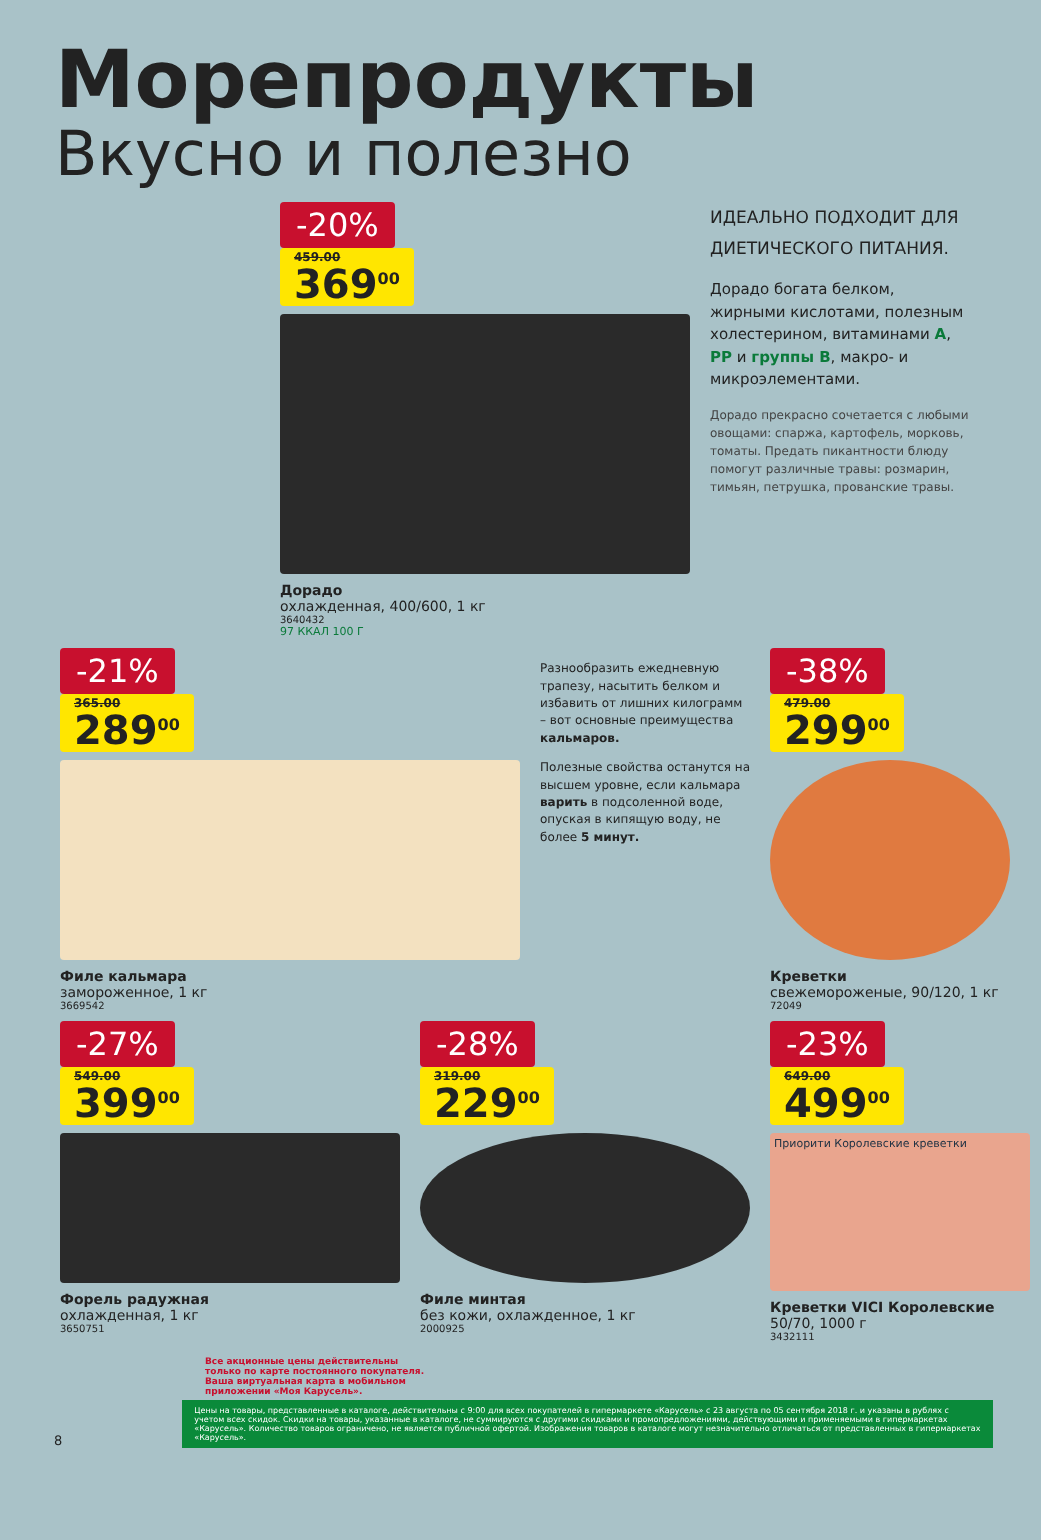Морепродукты
Вкусно и полезно
-20%
459.00
369<sup>00</sup>
Дорадо
охлажденная, 400/600, 1 кг
3640432
97 ККАЛ 100 Г
ИДЕАЛЬНО ПОДХОДИТ ДЛЯ ДИЕТИЧЕСКОГО ПИТАНИЯ.
Дорадо богата белком, жирными кислотами, полезным холестерином, витаминами A, PP и группы B, макро- и микроэлементами.
Дорадо прекрасно сочетается с любыми овощами: спаржа, картофель, морковь, томаты. Предать пикантности блюду помогут различные травы: розмарин, тимьян, петрушка, прованские травы.
-21%
365.00
289<sup>00</sup>
Филе кальмара
замороженное, 1 кг
3669542
Разнообразить ежедневную трапезу, насытить белком и избавить от лишних килограмм – вот основные преимущества кальмаров.
Полезные свойства останутся на высшем уровне, если кальмара варить в подсоленной воде, опуская в кипящую воду, не более 5 минут.
-38%
479.00
299<sup>00</sup>
Креветки
свежемороженые, 90/120, 1 кг
72049
-27%
549.00
399<sup>00</sup>
Форель радужная
охлажденная, 1 кг
3650751
-28%
319.00
229<sup>00</sup>
Филе минтая
без кожи, охлажденное, 1 кг
2000925
-23%
649.00
499<sup>00</sup>
Приорити Королевские креветки
Креветки VICI Королевские
50/70, 1000 г
3432111
Все акционные цены действительны
только по карте постоянного покупателя.
Ваша виртуальная карта в мобильном
приложении «Моя Карусель».
8
Цены на товары, представленные в каталоге, действительны с 9:00 для всех покупателей в гипермаркете «Карусель» с 23 августа по 05 сентября 2018 г. и указаны в рублях с учетом всех скидок. Скидки на товары, указанные в каталоге, не суммируются с другими скидками и промопредложениями, действующими и применяемыми в гипермаркетах «Карусель». Количество товаров ограничено, не является публичной офертой. Изображения товаров в каталоге могут незначительно отличаться от представленных в гипермаркетах «Карусель».